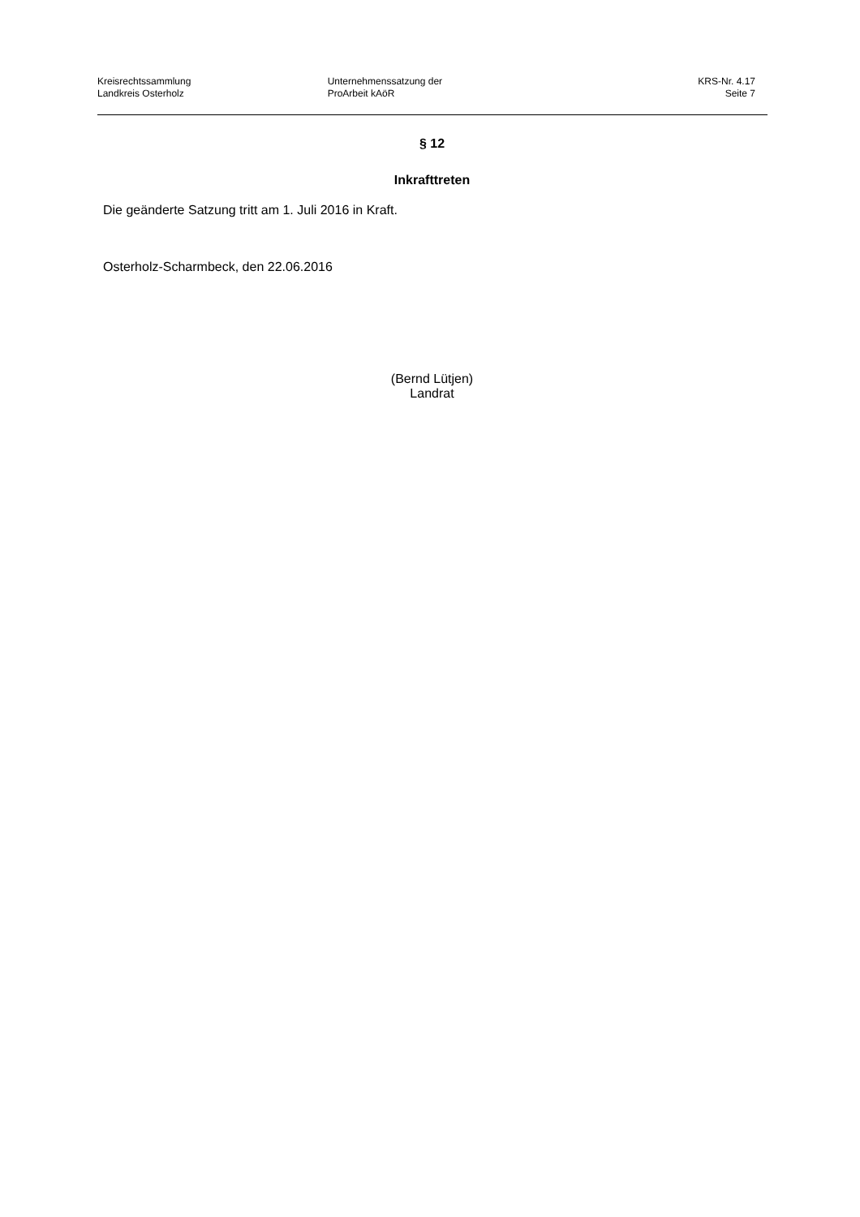Kreisrechtssammlung
Landkreis Osterholz
Unternehmenssatzung der
ProArbeit kAöR
KRS-Nr. 4.17
Seite 7
§ 12
Inkrafttreten
Die geänderte Satzung tritt am 1. Juli 2016 in Kraft.
Osterholz-Scharmbeck, den 22.06.2016
(Bernd Lütjen)
Landrat